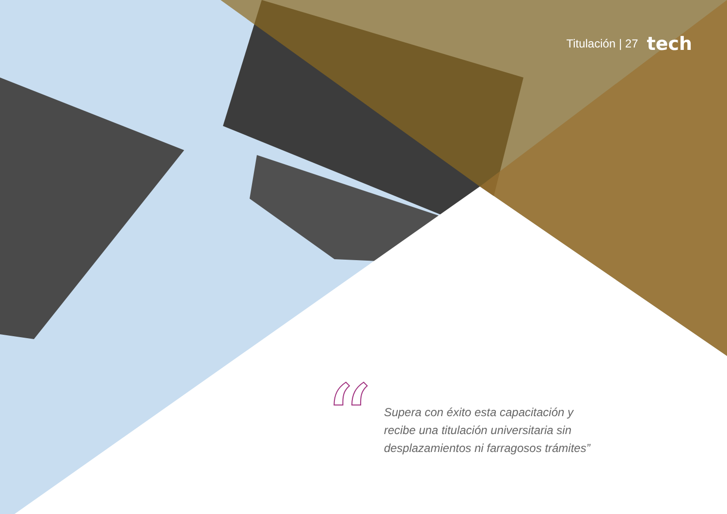Titulación | 27 tech
“
Supera con éxito esta capacitación y
recibe una titulación universitaria sin
desplazamientos ni farragosos trámites”